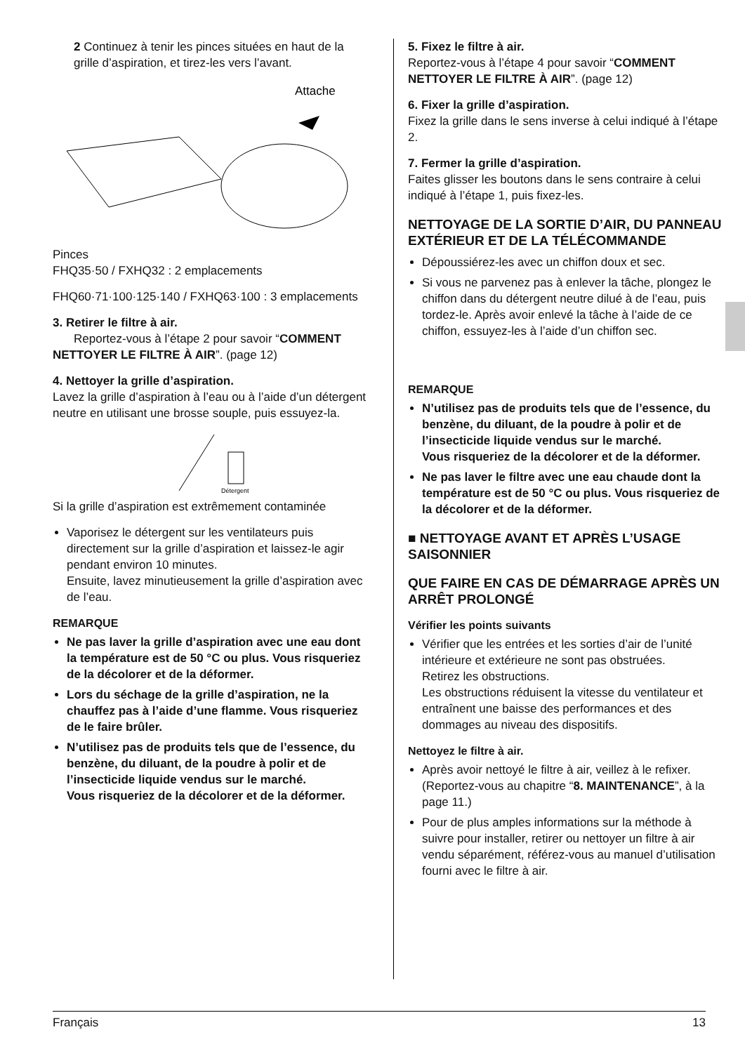2 Continuez à tenir les pinces situées en haut de la grille d’aspiration, et tirez-les vers l’avant.
Attache
Pinces
FHQ35·50 / FXHQ32 : 2 emplacements
FHQ60·71·100·125·140 / FXHQ63·100 : 3 emplacements
3. Retirer le filtre à air.
Reportez-vous à l’étape 2 pour savoir “COMMENT NETTOYER LE FILTRE À AIR”. (page 12)
4. Nettoyer la grille d’aspiration.
Lavez la grille d’aspiration à l’eau ou à l’aide d’un détergent neutre en utilisant une brosse souple, puis essuyez-la.
Détergent
Si la grille d’aspiration est extrêmement contaminée
Vaporisez le détergent sur les ventilateurs puis directement sur la grille d’aspiration et laissez-le agir pendant environ 10 minutes.
Ensuite, lavez minutieusement la grille d’aspiration avec de l’eau.
REMARQUE
Ne pas laver la grille d’aspiration avec une eau dont la température est de 50 °C ou plus. Vous risqueriez de la décolorer et de la déformer.
Lors du séchage de la grille d’aspiration, ne la chauffez pas à l’aide d’une flamme. Vous risqueriez de le faire brûler.
N’utilisez pas de produits tels que de l’essence, du benzène, du diluant, de la poudre à polir et de l’insecticide liquide vendus sur le marché.
Vous risqueriez de la décolorer et de la déformer.
5. Fixez le filtre à air.
Reportez-vous à l’étape 4 pour savoir “COMMENT NETTOYER LE FILTRE À AIR”. (page 12)
6. Fixer la grille d’aspiration.
Fixez la grille dans le sens inverse à celui indiqué à l’étape 2.
7. Fermer la grille d’aspiration.
Faites glisser les boutons dans le sens contraire à celui indiqué à l’étape 1, puis fixez-les.
NETTOYAGE DE LA SORTIE D’AIR, DU PANNEAU EXTÉRIEUR ET DE LA TÉLÉCOMMANDE
Dépoussiérez-les avec un chiffon doux et sec.
Si vous ne parvenez pas à enlever la tâche, plongez le chiffon dans du détergent neutre dilué à de l’eau, puis tordez-le. Après avoir enlevé la tâche à l’aide de ce chiffon, essuyez-les à l’aide d’un chiffon sec.
REMARQUE
N’utilisez pas de produits tels que de l’essence, du benzène, du diluant, de la poudre à polir et de l’insecticide liquide vendus sur le marché.
Vous risqueriez de la décolorer et de la déformer.
Ne pas laver le filtre avec une eau chaude dont la température est de 50 °C ou plus. Vous risqueriez de la décolorer et de la déformer.
■ NETTOYAGE AVANT ET APRÈS L’USAGE SAISONNIER
QUE FAIRE EN CAS DE DÉMARRAGE APRÈS UN ARRÊT PROLONGÉ
Vérifier les points suivants
Vérifier que les entrées et les sorties d’air de l’unité intérieure et extérieure ne sont pas obstruées.
Retirez les obstructions.
Les obstructions réduisent la vitesse du ventilateur et entraînent une baisse des performances et des dommages au niveau des dispositifs.
Nettoyez le filtre à air.
Après avoir nettoyé le filtre à air, veillez à le refixer. (Reportez-vous au chapitre “8. MAINTENANCE”, à la page 11.)
Pour de plus amples informations sur la méthode à suivre pour installer, retirer ou nettoyer un filtre à air vendu séparément, référez-vous au manuel d’utilisation fourni avec le filtre à air.
Français 13